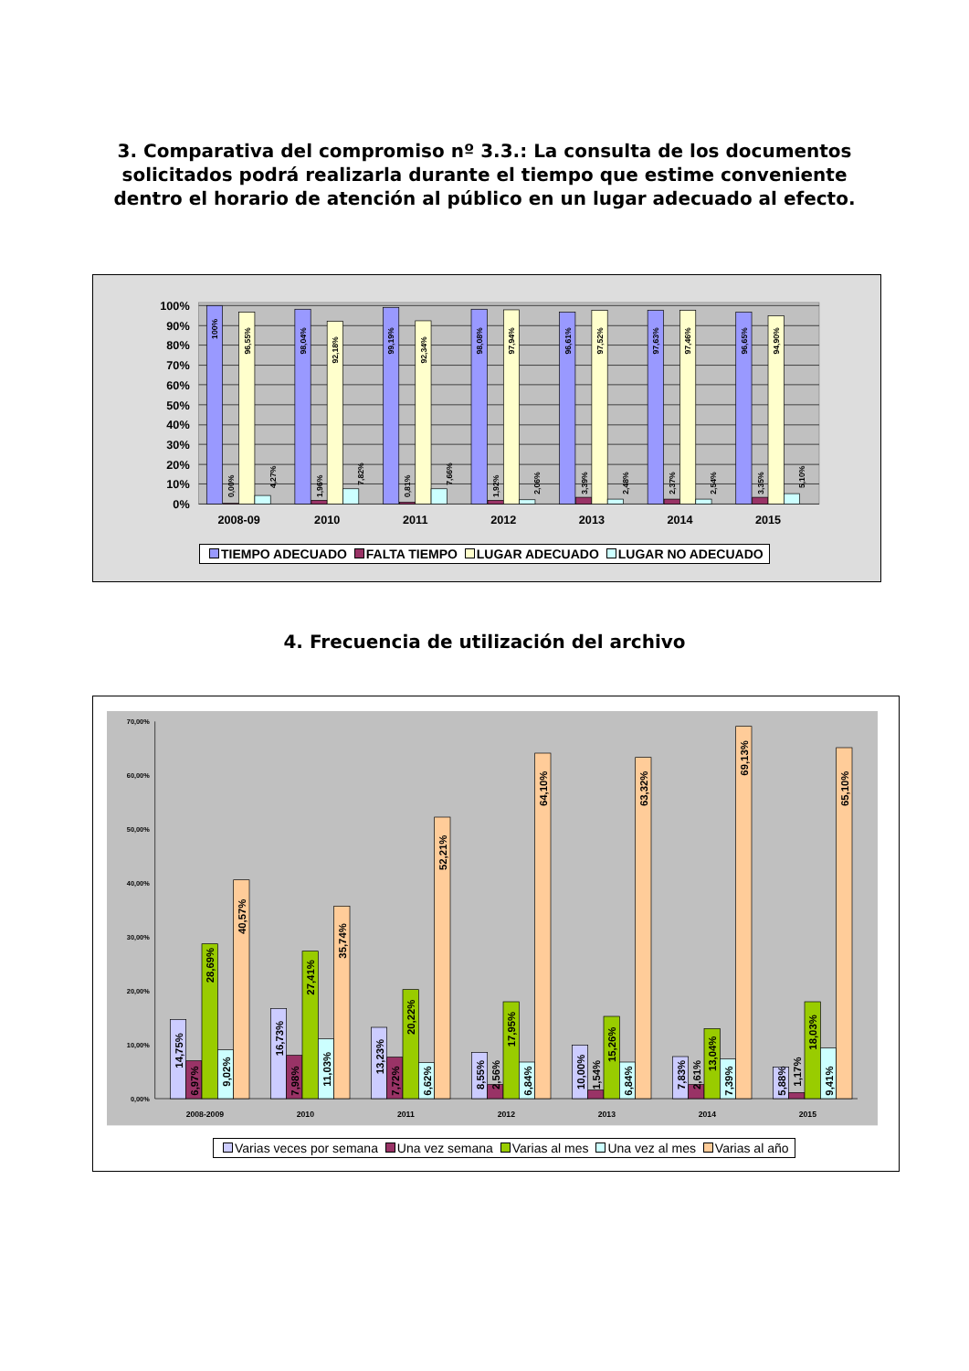3. Comparativa del compromiso nº 3.3.: La consulta de los documentos solicitados podrá realizarla durante el tiempo que estime conveniente dentro el horario de atención al público en un lugar adecuado al efecto.
100%
90%
80%
70%
60%
50%
40%
30%
20%
10%
0%
100%
0,00%
96,55%
4,27%
98,04%
1,96%
92,18%
7,82%
99,19%
0,81%
92,34%
7,66%
98,08%
1,92%
97,94%
2,06%
96,61%
3,39%
97,52%
2,48%
97,63%
2,37%
97,46%
2,54%
96,65%
3,35%
94,90%
5,10%
2008-09
2010
2011
2012
2013
2014
2015
TIEMPO ADECUADO FALTA TIEMPO LUGAR ADECUADO LUGAR NO ADECUADO
4. Frecuencia de utilización del archivo
70,00%
60,00%
50,00%
40,00%
30,00%
20,00%
10,00%
0,00%
14,75%
6,97%
28,69%
9,02%
40,57%
16,73%
7,98%
27,41%
11,03%
35,74%
13,23%
7,72%
20,22%
6,62%
52,21%
8,55%
2,56%
17,95%
6,84%
64,10%
10,00%
1,54%
15,26%
6,84%
63,32%
7,83%
2,61%
13,04%
7,39%
69,13%
5,88%
1,17%
18,03%
9,41%
65,10%
2008-2009
2010
2011
2012
2013
2014
2015
Varias veces por semana Una vez semana Varias al mes Una vez al mes Varias al año